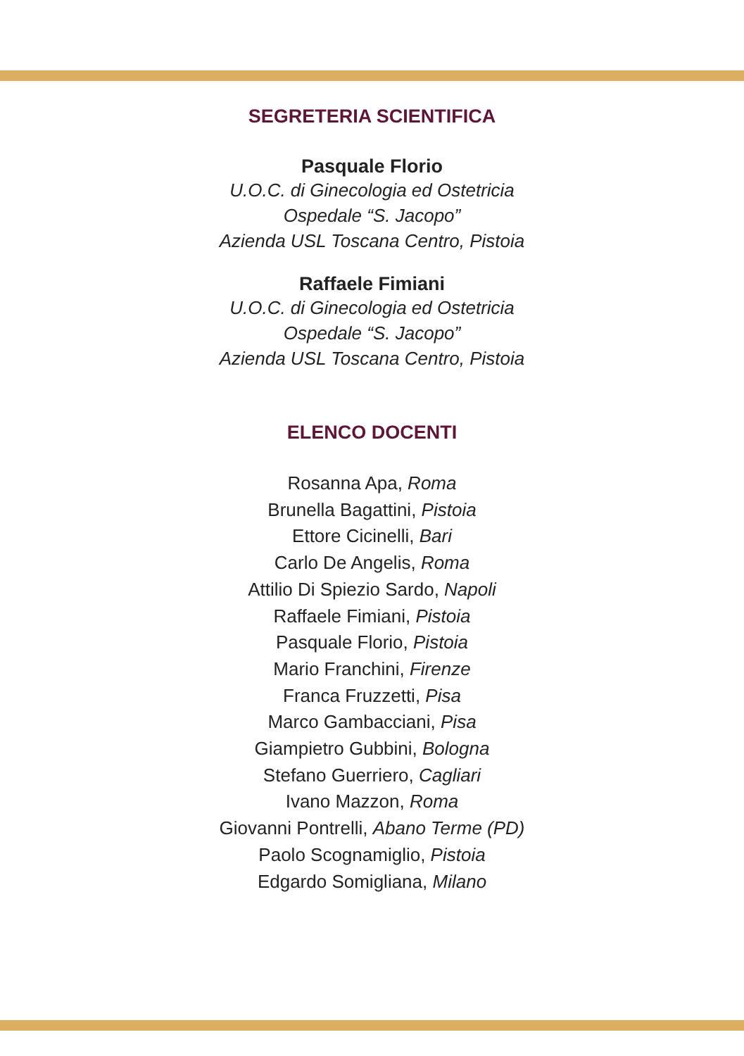SEGRETERIA SCIENTIFICA
Pasquale Florio
U.O.C. di Ginecologia ed Ostetricia
Ospedale “S. Jacopo”
Azienda USL Toscana Centro, Pistoia
Raffaele Fimiani
U.O.C. di Ginecologia ed Ostetricia
Ospedale “S. Jacopo”
Azienda USL Toscana Centro, Pistoia
ELENCO DOCENTI
Rosanna Apa, Roma
Brunella Bagattini, Pistoia
Ettore Cicinelli, Bari
Carlo De Angelis, Roma
Attilio Di Spiezio Sardo, Napoli
Raffaele Fimiani, Pistoia
Pasquale Florio, Pistoia
Mario Franchini, Firenze
Franca Fruzzetti, Pisa
Marco Gambacciani, Pisa
Giampietro Gubbini, Bologna
Stefano Guerriero, Cagliari
Ivano Mazzon, Roma
Giovanni Pontrelli, Abano Terme (PD)
Paolo Scognamiglio, Pistoia
Edgardo Somigliana, Milano